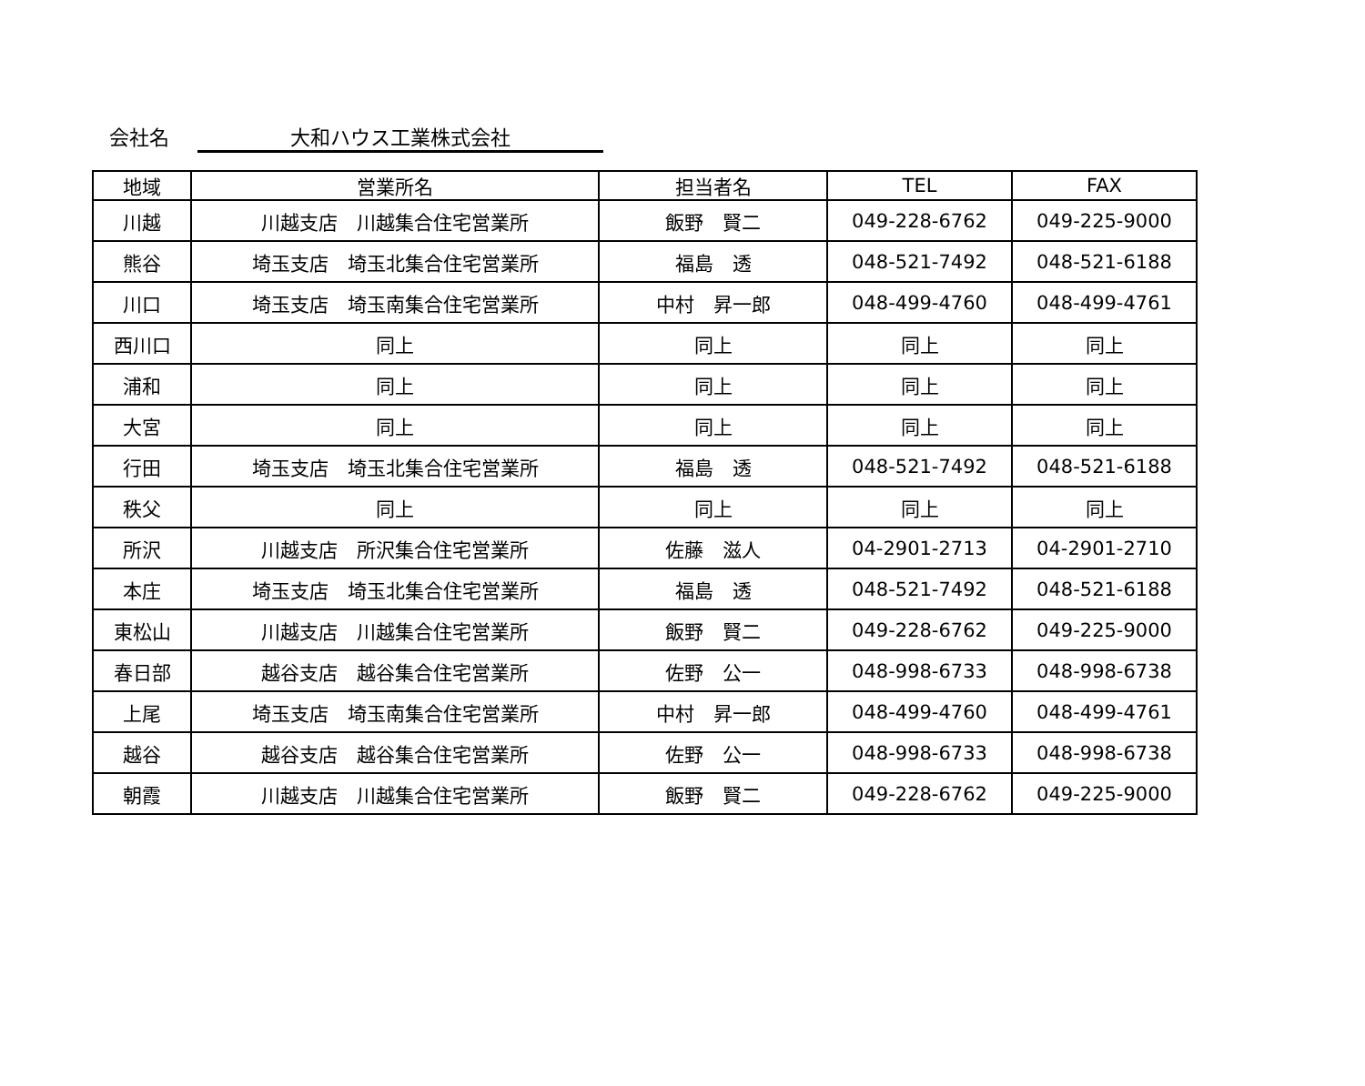会社名 大和ハウス工業株式会社
| 地域 | 営業所名 | 担当者名 | TEL | FAX |
| --- | --- | --- | --- | --- |
| 川越 | 川越支店 川越集合住宅営業所 | 飯野 賢二 | 049-228-6762 | 049-225-9000 |
| 熊谷 | 埼玉支店 埼玉北集合住宅営業所 | 福島 透 | 048-521-7492 | 048-521-6188 |
| 川口 | 埼玉支店 埼玉南集合住宅営業所 | 中村 昇一郎 | 048-499-4760 | 048-499-4761 |
| 西川口 | 同上 | 同上 | 同上 | 同上 |
| 浦和 | 同上 | 同上 | 同上 | 同上 |
| 大宮 | 同上 | 同上 | 同上 | 同上 |
| 行田 | 埼玉支店 埼玉北集合住宅営業所 | 福島 透 | 048-521-7492 | 048-521-6188 |
| 秩父 | 同上 | 同上 | 同上 | 同上 |
| 所沢 | 川越支店 所沢集合住宅営業所 | 佐藤 滋人 | 04-2901-2713 | 04-2901-2710 |
| 本庄 | 埼玉支店 埼玉北集合住宅営業所 | 福島 透 | 048-521-7492 | 048-521-6188 |
| 東松山 | 川越支店 川越集合住宅営業所 | 飯野 賢二 | 049-228-6762 | 049-225-9000 |
| 春日部 | 越谷支店 越谷集合住宅営業所 | 佐野 公一 | 048-998-6733 | 048-998-6738 |
| 上尾 | 埼玉支店 埼玉南集合住宅営業所 | 中村 昇一郎 | 048-499-4760 | 048-499-4761 |
| 越谷 | 越谷支店 越谷集合住宅営業所 | 佐野 公一 | 048-998-6733 | 048-998-6738 |
| 朝霞 | 川越支店 川越集合住宅営業所 | 飯野 賢二 | 049-228-6762 | 049-225-9000 |